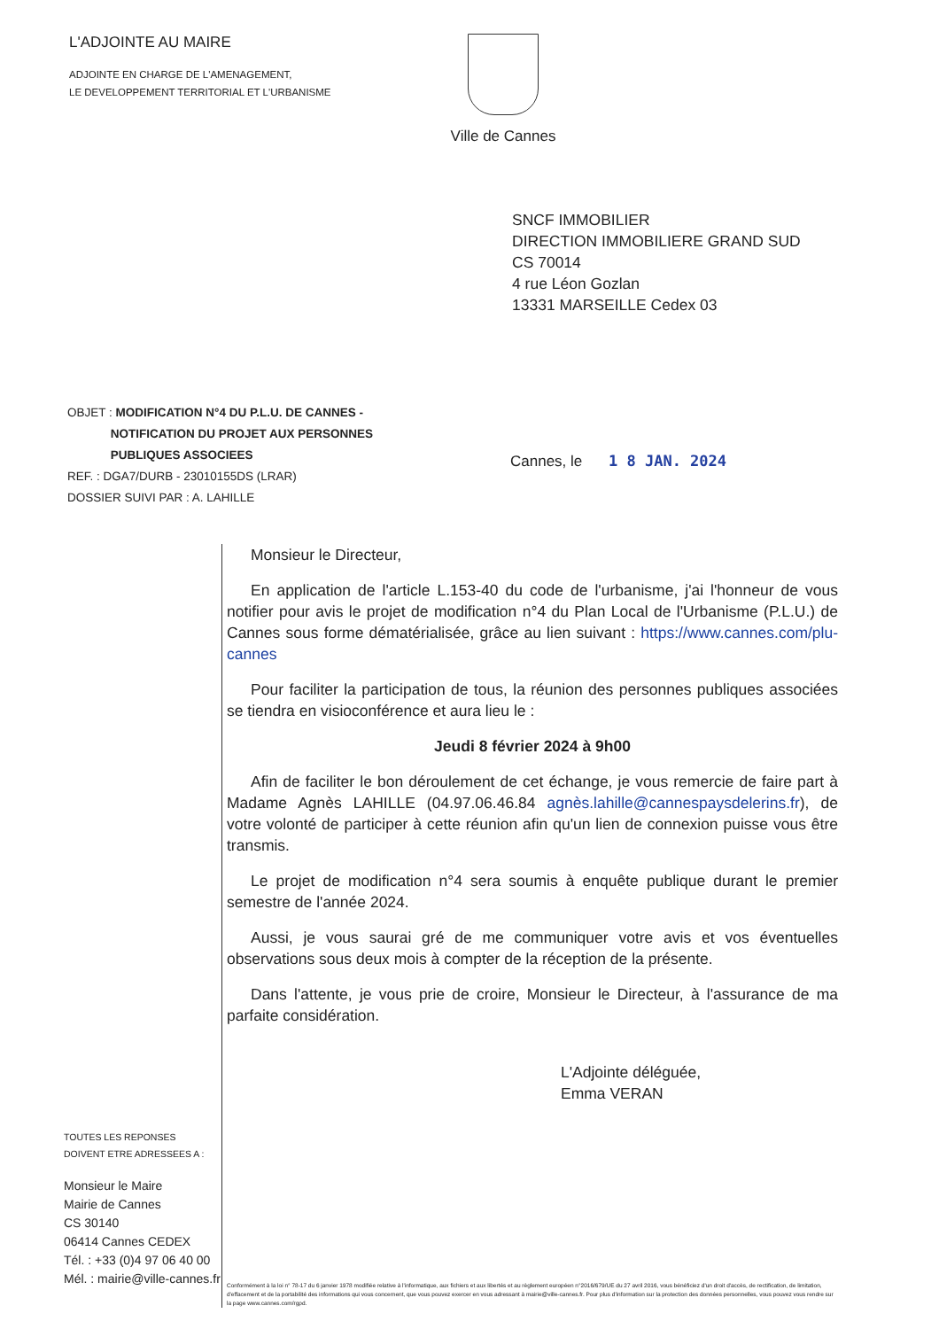L'ADJOINTE AU MAIRE
ADJOINTE EN CHARGE DE L'AMENAGEMENT,
LE DEVELOPPEMENT TERRITORIAL ET L'URBANISME
Ville de Cannes
SNCF IMMOBILIER
DIRECTION IMMOBILIERE GRAND SUD
CS 70014
4 rue Léon Gozlan
13331 MARSEILLE Cedex 03
OBJET : MODIFICATION N°4 DU P.L.U. DE CANNES -
NOTIFICATION DU PROJET AUX PERSONNES
PUBLIQUES ASSOCIEES
REF. : DGA7/DURB - 23010155DS (LRAR)
DOSSIER SUIVI PAR : A. LAHILLE
Cannes, le 1 8 JAN. 2024
TOUTES LES REPONSES
DOIVENT ETRE ADRESSEES A :
Monsieur le Maire
Mairie de Cannes
CS 30140
06414 Cannes CEDEX
Tél. : +33 (0)4 97 06 40 00
Mél. : mairie@ville-cannes.fr
Monsieur le Directeur,
En application de l'article L.153-40 du code de l'urbanisme, j'ai l'honneur de vous notifier pour avis le projet de modification n°4 du Plan Local de l'Urbanisme (P.L.U.) de Cannes sous forme dématérialisée, grâce au lien suivant : https://www.cannes.com/plu-cannes
Pour faciliter la participation de tous, la réunion des personnes publiques associées se tiendra en visioconférence et aura lieu le :
Jeudi 8 février 2024 à 9h00
Afin de faciliter le bon déroulement de cet échange, je vous remercie de faire part à Madame Agnès LAHILLE (04.97.06.46.84 agnès.lahille@cannespaysdelerins.fr), de votre volonté de participer à cette réunion afin qu'un lien de connexion puisse vous être transmis.
Le projet de modification n°4 sera soumis à enquête publique durant le premier semestre de l'année 2024.
Aussi, je vous saurai gré de me communiquer votre avis et vos éventuelles observations sous deux mois à compter de la réception de la présente.
Dans l'attente, je vous prie de croire, Monsieur le Directeur, à l'assurance de ma parfaite considération.
L'Adjointe déléguée,
Emma VERAN
Conformément à la loi n° 78-17 du 6 janvier 1978 modifiée relative à l'informatique, aux fichiers et aux libertés et au règlement européen n°2016/679/UE du 27 avril 2016, vous bénéficiez d'un droit d'accès, de rectification, de limitation, d'effacement et de la portabilité des informations qui vous concernent, que vous pouvez exercer en vous adressant à mairie@ville-cannes.fr. Pour plus d'information sur la protection des données personnelles, vous pouvez vous rendre sur la page www.cannes.com/rgpd.